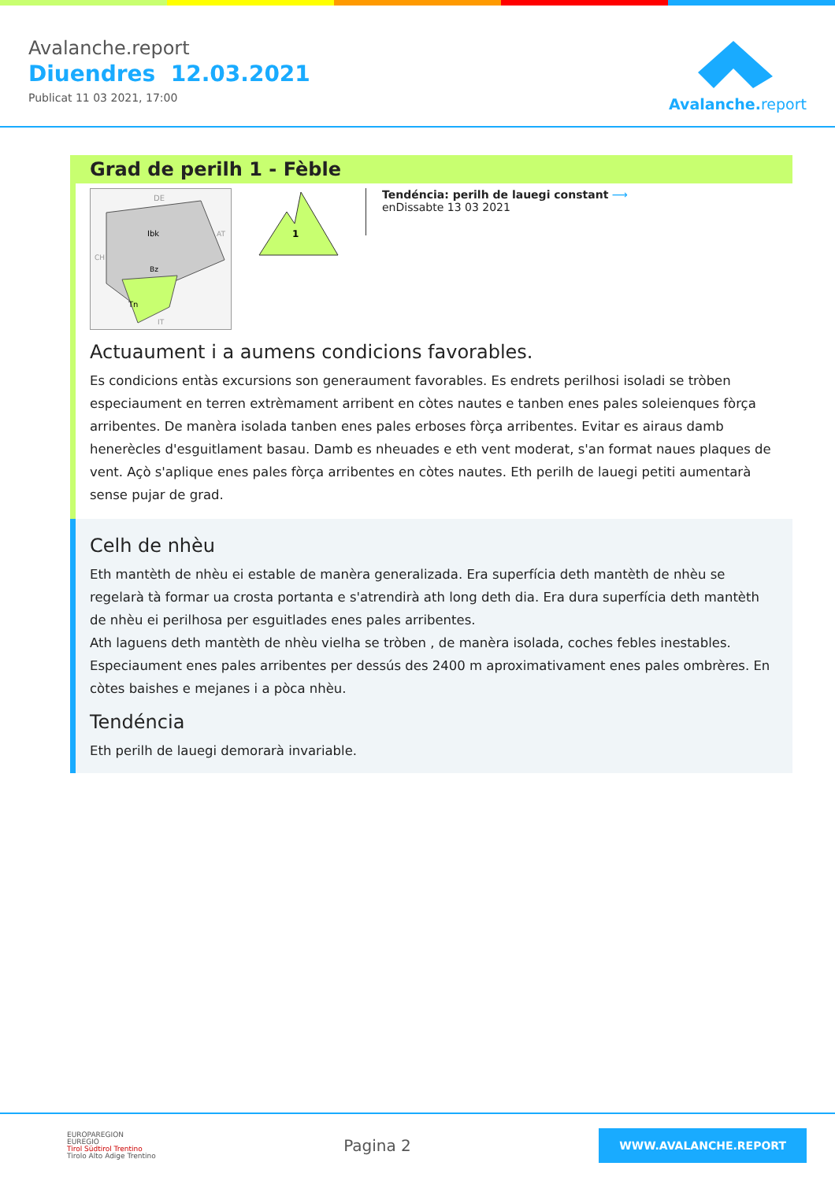Avalanche.report
Diuendres 12.03.2021
Publicat 11 03 2021, 17:00
Avalanche. report
Grad de perilh 1 - Fèble
DE
Ibk
Bz
Tn
AT
CH
IT
1
Tendéncia: perilh de lauegi constant ⟶
enDissabte 13 03 2021
Actuaument i a aumens condicions favorables.
Es condicions entàs excursions son generaument favorables. Es endrets perilhosi isoladi se tròben especiaument en terren extrèmament arribent en còtes nautes e tanben enes pales soleienques fòrça arribentes. De manèra isolada tanben enes pales erboses fòrça arribentes. Evitar es airaus damb henerècles d'esguitlament basau. Damb es nheuades e eth vent moderat, s'an format naues plaques de vent. Açò s'aplique enes pales fòrça arribentes en còtes nautes. Eth perilh de lauegi petiti aumentarà sense pujar de grad.
Celh de nhèu
Eth mantèth de nhèu ei estable de manèra generalizada. Era superfícia deth mantèth de nhèu se regelarà tà formar ua crosta portanta e s'atrendirà ath long deth dia. Era dura superfícia deth mantèth de nhèu ei perilhosa per esguitlades enes pales arribentes.
Ath laguens deth mantèth de nhèu vielha se tròben , de manèra isolada, coches febles inestables. Especiaument enes pales arribentes per dessús des 2400 m aproximativament enes pales ombrères. En còtes baishes e mejanes i a pòca nhèu.
Tendéncia
Eth perilh de lauegi demorarà invariable.
EUROPAREGION
EUREGIO
Tirol Südtirol Trentino
Tirolo Alto Adige Trentino
Pagina 2
WWW.AVALANCHE.REPORT